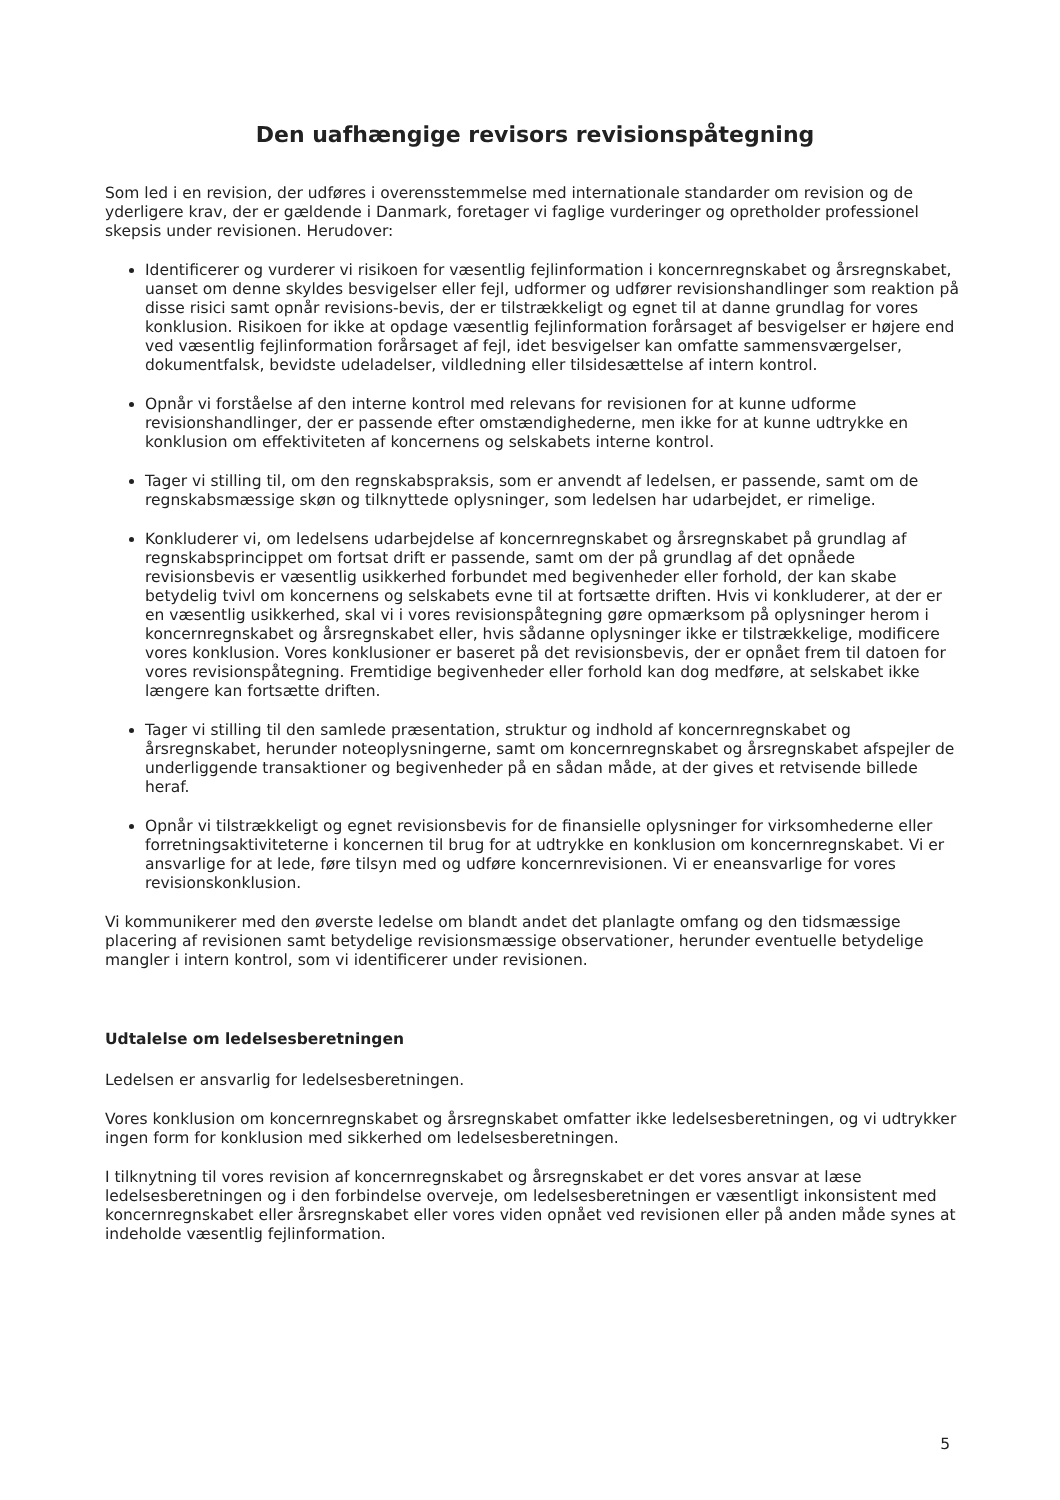Den uafhængige revisors revisionspåtegning
Som led i en revision, der udføres i overensstemmelse med internationale standarder om revision og de yderligere krav, der er gældende i Danmark, foretager vi faglige vurderinger og opretholder professionel skepsis under revisionen. Herudover:
Identificerer og vurderer vi risikoen for væsentlig fejlinformation i koncernregnskabet og årsregnskabet, uanset om denne skyldes besvigelser eller fejl, udformer og udfører revisionshandlinger som reaktion på disse risici samt opnår revisions-bevis, der er tilstrækkeligt og egnet til at danne grundlag for vores konklusion. Risikoen for ikke at opdage væsentlig fejlinformation forårsaget af besvigelser er højere end ved væsentlig fejlinformation forårsaget af fejl, idet besvigelser kan omfatte sammensværgelser, dokumentfalsk, bevidste udeladelser, vildledning eller tilsidesættelse af intern kontrol.
Opnår vi forståelse af den interne kontrol med relevans for revisionen for at kunne udforme revisionshandlinger, der er passende efter omstændighederne, men ikke for at kunne udtrykke en konklusion om effektiviteten af koncernens og selskabets interne kontrol.
Tager vi stilling til, om den regnskabspraksis, som er anvendt af ledelsen, er passende, samt om de regnskabsmæssige skøn og tilknyttede oplysninger, som ledelsen har udarbejdet, er rimelige.
Konkluderer vi, om ledelsens udarbejdelse af koncernregnskabet og årsregnskabet på grundlag af regnskabsprincippet om fortsat drift er passende, samt om der på grundlag af det opnåede revisionsbevis er væsentlig usikkerhed forbundet med begivenheder eller forhold, der kan skabe betydelig tvivl om koncernens og selskabets evne til at fortsætte driften. Hvis vi konkluderer, at der er en væsentlig usikkerhed, skal vi i vores revisionspåtegning gøre opmærksom på oplysninger herom i koncernregnskabet og årsregnskabet eller, hvis sådanne oplysninger ikke er tilstrækkelige, modificere vores konklusion. Vores konklusioner er baseret på det revisionsbevis, der er opnået frem til datoen for vores revisionspåtegning. Fremtidige begivenheder eller forhold kan dog medføre, at selskabet ikke længere kan fortsætte driften.
Tager vi stilling til den samlede præsentation, struktur og indhold af koncernregnskabet og årsregnskabet, herunder noteoplysningerne, samt om koncernregnskabet og årsregnskabet afspejler de underliggende transaktioner og begivenheder på en sådan måde, at der gives et retvisende billede heraf.
Opnår vi tilstrækkeligt og egnet revisionsbevis for de finansielle oplysninger for virksomhederne eller forretningsaktiviteterne i koncernen til brug for at udtrykke en konklusion om koncernregnskabet. Vi er ansvarlige for at lede, føre tilsyn med og udføre koncernrevisionen. Vi er eneansvarlige for vores revisionskonklusion.
Vi kommunikerer med den øverste ledelse om blandt andet det planlagte omfang og den tidsmæssige placering af revisionen samt betydelige revisionsmæssige observationer, herunder eventuelle betydelige mangler i intern kontrol, som vi identificerer under revisionen.
Udtalelse om ledelsesberetningen
Ledelsen er ansvarlig for ledelsesberetningen.
Vores konklusion om koncernregnskabet og årsregnskabet omfatter ikke ledelsesberetningen, og vi udtrykker ingen form for konklusion med sikkerhed om ledelsesberetningen.
I tilknytning til vores revision af koncernregnskabet og årsregnskabet er det vores ansvar at læse ledelsesberetningen og i den forbindelse overveje, om ledelsesberetningen er væsentligt inkonsistent med koncernregnskabet eller årsregnskabet eller vores viden opnået ved revisionen eller på anden måde synes at indeholde væsentlig fejlinformation.
5